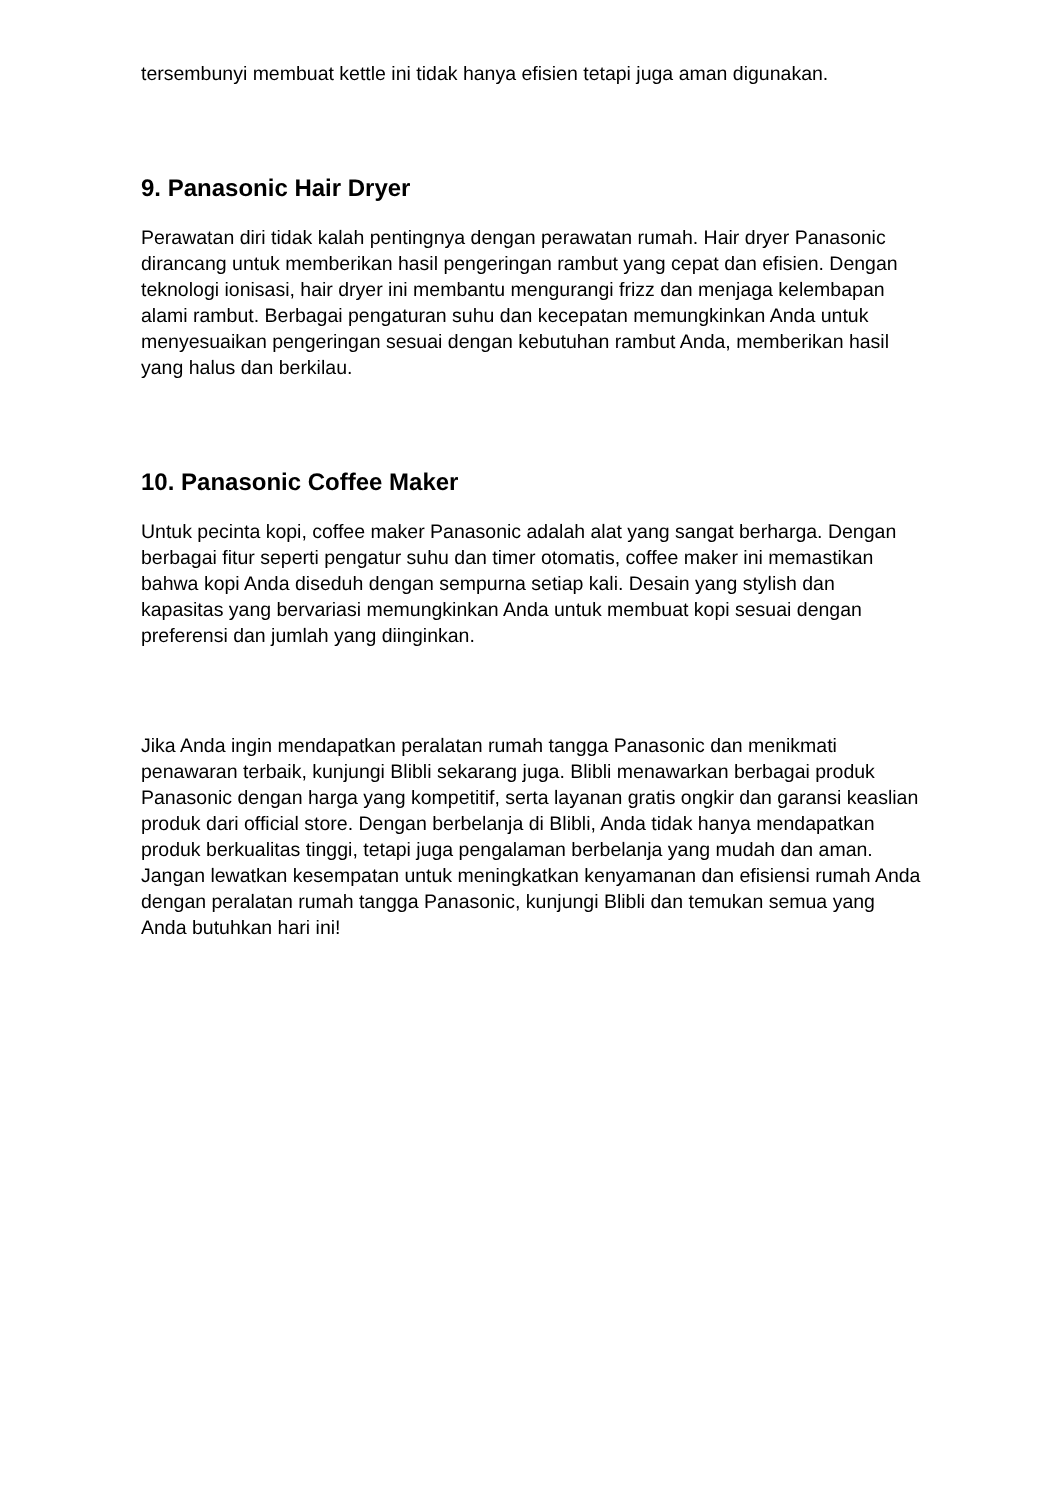tersembunyi membuat kettle ini tidak hanya efisien tetapi juga aman digunakan.
9. Panasonic Hair Dryer
Perawatan diri tidak kalah pentingnya dengan perawatan rumah. Hair dryer Panasonic dirancang untuk memberikan hasil pengeringan rambut yang cepat dan efisien. Dengan teknologi ionisasi, hair dryer ini membantu mengurangi frizz dan menjaga kelembapan alami rambut. Berbagai pengaturan suhu dan kecepatan memungkinkan Anda untuk menyesuaikan pengeringan sesuai dengan kebutuhan rambut Anda, memberikan hasil yang halus dan berkilau.
10. Panasonic Coffee Maker
Untuk pecinta kopi, coffee maker Panasonic adalah alat yang sangat berharga. Dengan berbagai fitur seperti pengatur suhu dan timer otomatis, coffee maker ini memastikan bahwa kopi Anda diseduh dengan sempurna setiap kali. Desain yang stylish dan kapasitas yang bervariasi memungkinkan Anda untuk membuat kopi sesuai dengan preferensi dan jumlah yang diinginkan.
Jika Anda ingin mendapatkan peralatan rumah tangga Panasonic dan menikmati penawaran terbaik, kunjungi Blibli sekarang juga. Blibli menawarkan berbagai produk Panasonic dengan harga yang kompetitif, serta layanan gratis ongkir dan garansi keaslian produk dari official store. Dengan berbelanja di Blibli, Anda tidak hanya mendapatkan produk berkualitas tinggi, tetapi juga pengalaman berbelanja yang mudah dan aman. Jangan lewatkan kesempatan untuk meningkatkan kenyamanan dan efisiensi rumah Anda dengan peralatan rumah tangga Panasonic, kunjungi Blibli dan temukan semua yang Anda butuhkan hari ini!